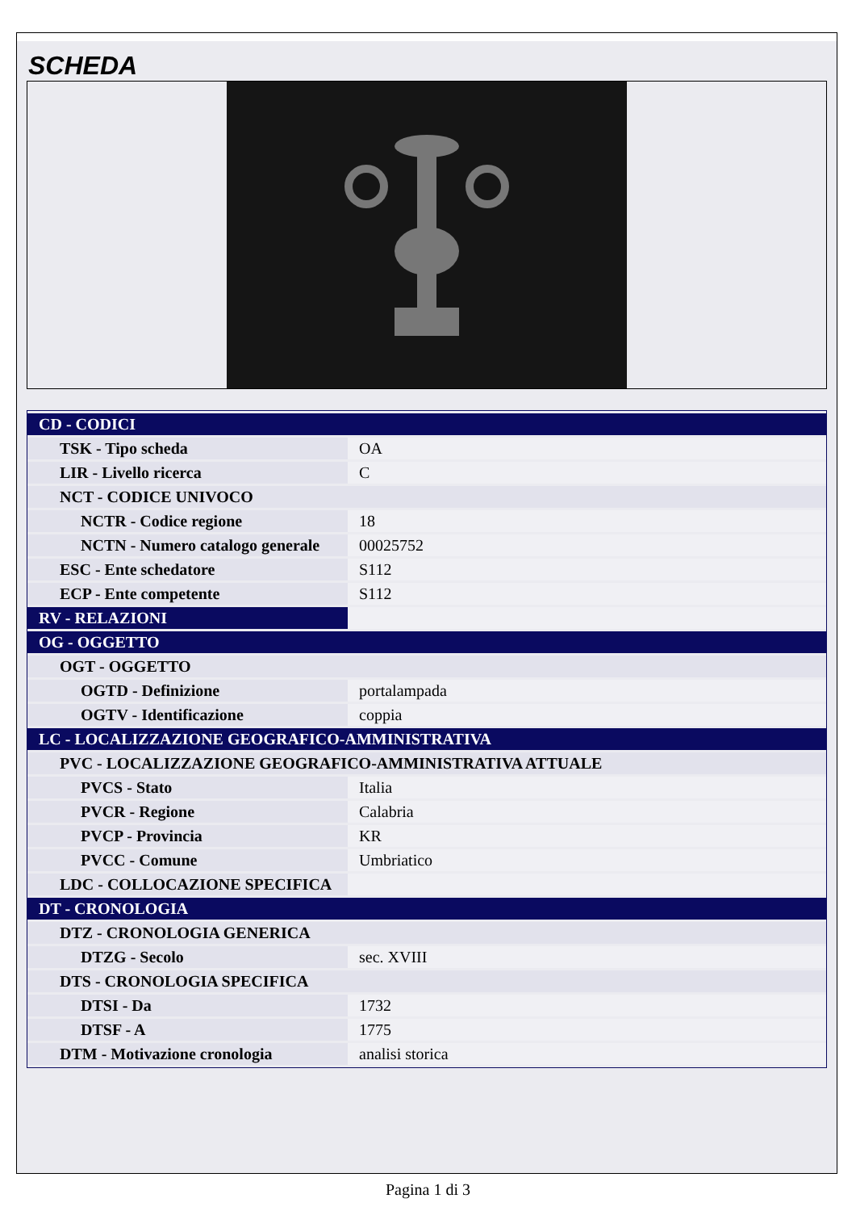SCHEDA
| CD - CODICI | |
| TSK - Tipo scheda | OA |
| LIR - Livello ricerca | C |
| NCT - CODICE UNIVOCO | |
| NCTR - Codice regione | 18 |
| NCTN - Numero catalogo generale | 00025752 |
| ESC - Ente schedatore | S112 |
| ECP - Ente competente | S112 |
| RV - RELAZIONI | |
| OG - OGGETTO | |
| OGT - OGGETTO | |
| OGTD - Definizione | portalampada |
| OGTV - Identificazione | coppia |
| LC - LOCALIZZAZIONE GEOGRAFICO-AMMINISTRATIVA | |
| PVC - LOCALIZZAZIONE GEOGRAFICO-AMMINISTRATIVA ATTUALE | |
| PVCS - Stato | Italia |
| PVCR - Regione | Calabria |
| PVCP - Provincia | KR |
| PVCC - Comune | Umbriatico |
| LDC - COLLOCAZIONE SPECIFICA | |
| DT - CRONOLOGIA | |
| DTZ - CRONOLOGIA GENERICA | |
| DTZG - Secolo | sec. XVIII |
| DTS - CRONOLOGIA SPECIFICA | |
| DTSI - Da | 1732 |
| DTSF - A | 1775 |
| DTM - Motivazione cronologia | analisi storica |
Pagina 1 di 3